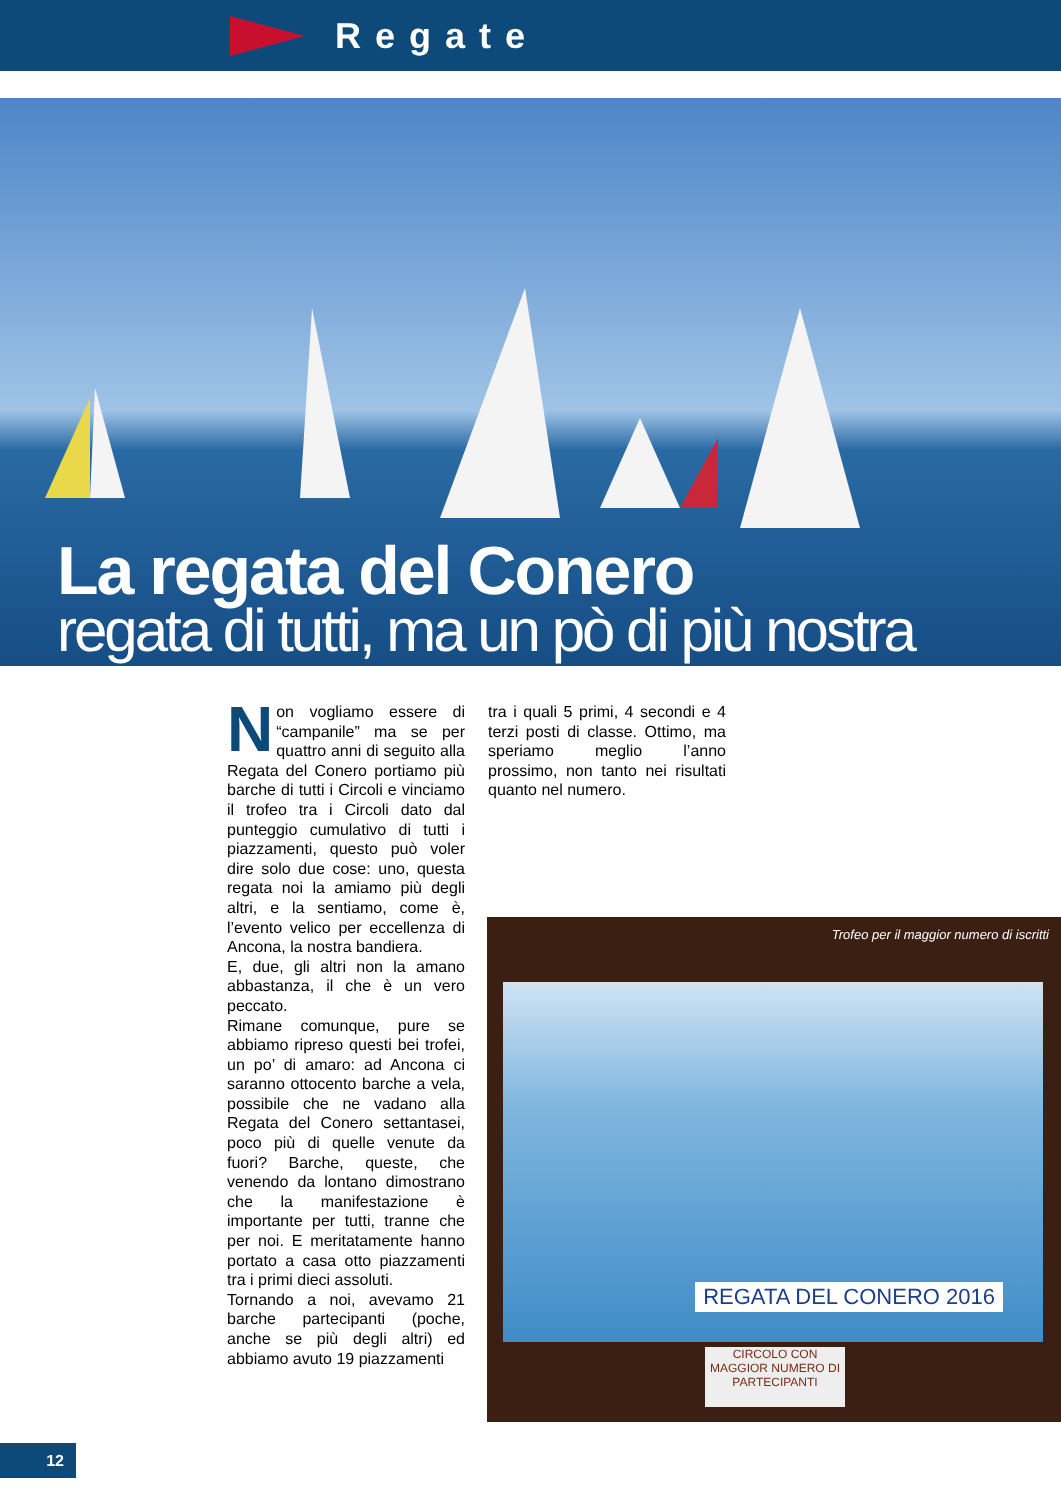Regate
La regata del Conero
regata di tutti, ma un pò di più nostra
Non vogliamo essere di “campanile” ma se per quattro anni di seguito alla Regata del Conero portiamo più barche di tutti i Circoli e vinciamo il trofeo tra i Circoli dato dal punteggio cumulativo di tutti i piazzamenti, questo può voler dire solo due cose: uno, questa regata noi la amiamo più degli altri, e la sentiamo, come è, l’evento velico per eccellenza di Ancona, la nostra bandiera.
E, due, gli altri non la amano abbastanza, il che è un vero peccato.
Rimane comunque, pure se abbiamo ripreso questi bei trofei, un po’ di amaro: ad Ancona ci saranno ottocento barche a vela, possibile che ne vadano alla Regata del Conero settantasei, poco più di quelle venute da fuori? Barche, queste, che venendo da lontano dimostrano che la manifestazione è importante per tutti, tranne che per noi. E meritatamente hanno portato a casa otto piazzamenti tra i primi dieci assoluti.
Tornando a noi, avevamo 21 barche partecipanti (poche, anche se più degli altri) ed abbiamo avuto 19 piazzamenti
tra i quali 5 primi, 4 secondi e 4 terzi posti di classe. Ottimo, ma speriamo meglio l’anno prossimo, non tanto nei risultati quanto nel numero.
Trofeo per il maggior numero di iscritti
REGATA DEL CONERO 2016
CIRCOLO CON MAGGIOR NUMERO DI PARTECIPANTI
12